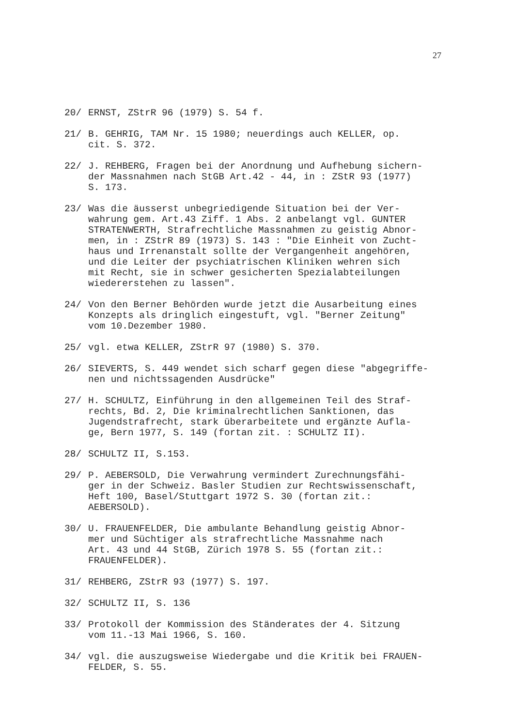27
20/ ERNST, ZStrR 96 (1979) S. 54 f.
21/ B. GEHRIG, TAM Nr. 15 1980; neuerdings auch KELLER, op.
cit. S. 372.
22/ J. REHBERG, Fragen bei der Anordnung und Aufhebung sichern-
der Massnahmen nach StGB Art.42 - 44, in : ZStR 93 (1977)
S. 173.
23/ Was die äusserst unbegriedigende Situation bei der Ver-
wahrung gem. Art.43 Ziff. 1 Abs. 2 anbelangt vgl. GUNTER
STRATENWERTH, Strafrechtliche Massnahmen zu geistig Abnor-
men, in : ZStrR 89 (1973) S. 143 : "Die Einheit von Zucht-
haus und Irrenanstalt sollte der Vergangenheit angehören,
und die Leiter der psychiatrischen Kliniken wehren sich
mit Recht, sie in schwer gesicherten Spezialabteilungen
wiedererstehen zu lassen".
24/ Von den Berner Behörden wurde jetzt die Ausarbeitung eines
Konzepts als dringlich eingestuft, vgl. "Berner Zeitung"
vom 10.Dezember 1980.
25/ vgl. etwa KELLER, ZStrR 97 (1980) S. 370.
26/ SIEVERTS, S. 449 wendet sich scharf gegen diese "abgegriffe-
nen und nichtssagenden Ausdrücke"
27/ H. SCHULTZ, Einführung in den allgemeinen Teil des Straf-
rechts, Bd. 2, Die kriminalrechtlichen Sanktionen, das
Jugendstrafrecht, stark überarbeitete und ergänzte Aufla-
ge, Bern 1977, S. 149 (fortan zit. : SCHULTZ II).
28/ SCHULTZ II, S.153.
29/ P. AEBERSOLD, Die Verwahrung vermindert Zurechnungsfähi-
ger in der Schweiz. Basler Studien zur Rechtswissenschaft,
Heft 100, Basel/Stuttgart 1972 S. 30 (fortan zit.:
AEBERSOLD).
30/ U. FRAUENFELDER, Die ambulante Behandlung geistig Abnor-
mer und Süchtiger als strafrechtliche Massnahme nach
Art. 43 und 44 StGB, Zürich 1978 S. 55 (fortan zit.:
FRAUENFELDER).
31/ REHBERG, ZStrR 93 (1977) S. 197.
32/ SCHULTZ II, S. 136
33/ Protokoll der Kommission des Ständerates der 4. Sitzung
vom 11.-13 Mai 1966, S. 160.
34/ vgl. die auszugsweise Wiedergabe und die Kritik bei FRAUEN-
FELDER, S. 55.